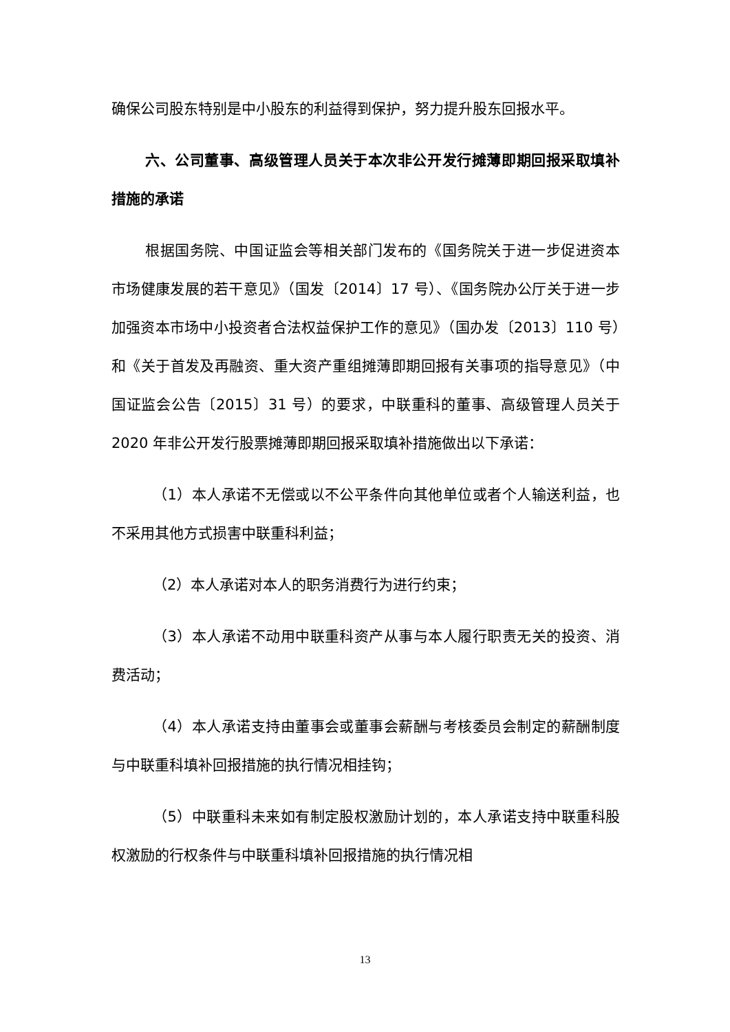确保公司股东特别是中小股东的利益得到保护，努力提升股东回报水平。
六、公司董事、高级管理人员关于本次非公开发行摊薄即期回报采取填补措施的承诺
根据国务院、中国证监会等相关部门发布的《国务院关于进一步促进资本市场健康发展的若干意见》（国发〔2014〕17 号）、《国务院办公厅关于进一步加强资本市场中小投资者合法权益保护工作的意见》（国办发〔2013〕110 号）和《关于首发及再融资、重大资产重组摊薄即期回报有关事项的指导意见》（中国证监会公告〔2015〕31 号）的要求，中联重科的董事、高级管理人员关于 2020 年非公开发行股票摊薄即期回报采取填补措施做出以下承诺：
（1）本人承诺不无偿或以不公平条件向其他单位或者个人输送利益，也不采用其他方式损害中联重科利益；
（2）本人承诺对本人的职务消费行为进行约束；
（3）本人承诺不动用中联重科资产从事与本人履行职责无关的投资、消费活动；
（4）本人承诺支持由董事会或董事会薪酬与考核委员会制定的薪酬制度与中联重科填补回报措施的执行情况相挂钩；
（5）中联重科未来如有制定股权激励计划的，本人承诺支持中联重科股权激励的行权条件与中联重科填补回报措施的执行情况相
13